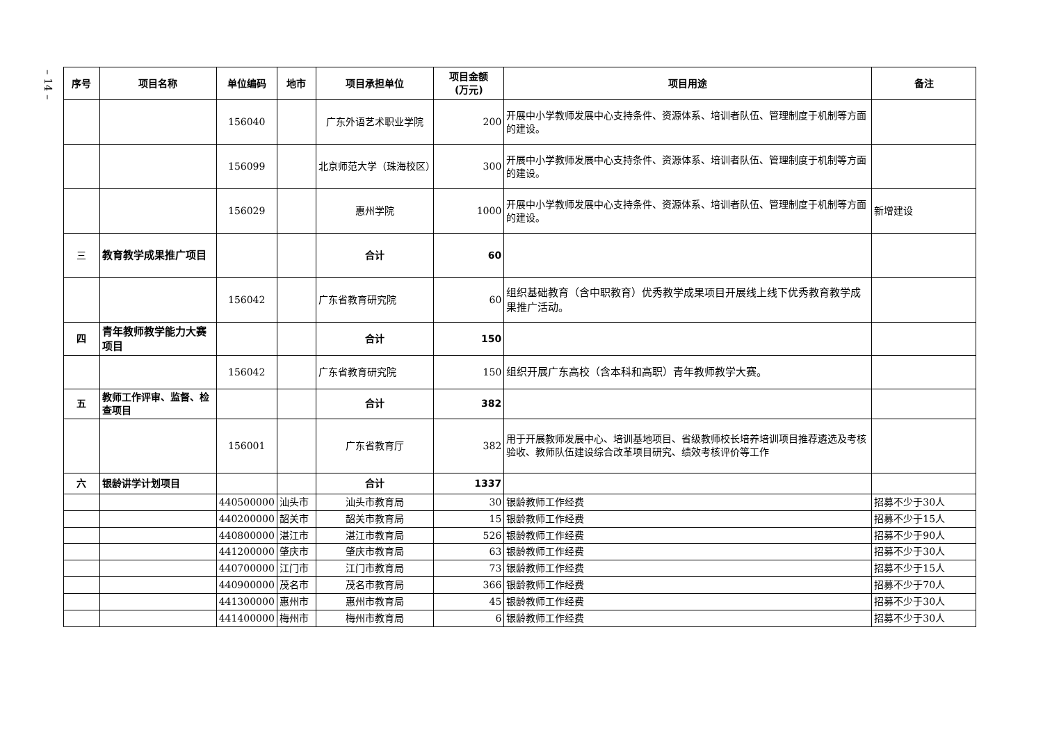– 14 –
| 序号 | 项目名称 | 单位编码 | 地市 | 项目承担单位 | 项目金额 (万元) | 项目用途 | 备注 |
| --- | --- | --- | --- | --- | --- | --- | --- |
| | | 156040 | | 广东外语艺术职业学院 | 200 | 开展中小学教师发展中心支持条件、资源体系、培训者队伍、管理制度于机制等方面的建设。 | |
| | | 156099 | | 北京师范大学（珠海校区） | 300 | 开展中小学教师发展中心支持条件、资源体系、培训者队伍、管理制度于机制等方面的建设。 | |
| | | 156029 | | 惠州学院 | 1000 | 开展中小学教师发展中心支持条件、资源体系、培训者队伍、管理制度于机制等方面的建设。 | 新增建设 |
| 三 | 教育教学成果推广项目 | | | 合计 | 60 | | |
| | | 156042 | | 广东省教育研究院 | 60 | 组织基础教育（含中职教育）优秀教学成果项目开展线上线下优秀教育教学成果推广活动。 | |
| 四 | 青年教师教学能力大赛项目 | | | 合计 | 150 | | |
| | | 156042 | | 广东省教育研究院 | 150 | 组织开展广东高校（含本科和高职）青年教师教学大赛。 | |
| 五 | 教师工作评审、监督、检查项目 | | | 合计 | 382 | | |
| | | 156001 | | 广东省教育厅 | 382 | 用于开展教师发展中心、培训基地项目、省级教师校长培养培训项目推荐遴选及考核验收、教师队伍建设综合改革项目研究、绩效考核评价等工作 | |
| 六 | 银龄讲学计划项目 | | | 合计 | 1337 | | |
| | | 440500000 | 汕头市 | 汕头市教育局 | 30 | 银龄教师工作经费 | 招募不少于30人 |
| | | 440200000 | 韶关市 | 韶关市教育局 | 15 | 银龄教师工作经费 | 招募不少于15人 |
| | | 440800000 | 湛江市 | 湛江市教育局 | 526 | 银龄教师工作经费 | 招募不少于90人 |
| | | 441200000 | 肇庆市 | 肇庆市教育局 | 63 | 银龄教师工作经费 | 招募不少于30人 |
| | | 440700000 | 江门市 | 江门市教育局 | 73 | 银龄教师工作经费 | 招募不少于15人 |
| | | 440900000 | 茂名市 | 茂名市教育局 | 366 | 银龄教师工作经费 | 招募不少于70人 |
| | | 441300000 | 惠州市 | 惠州市教育局 | 45 | 银龄教师工作经费 | 招募不少于30人 |
| | | 441400000 | 梅州市 | 梅州市教育局 | 6 | 银龄教师工作经费 | 招募不少于30人 |